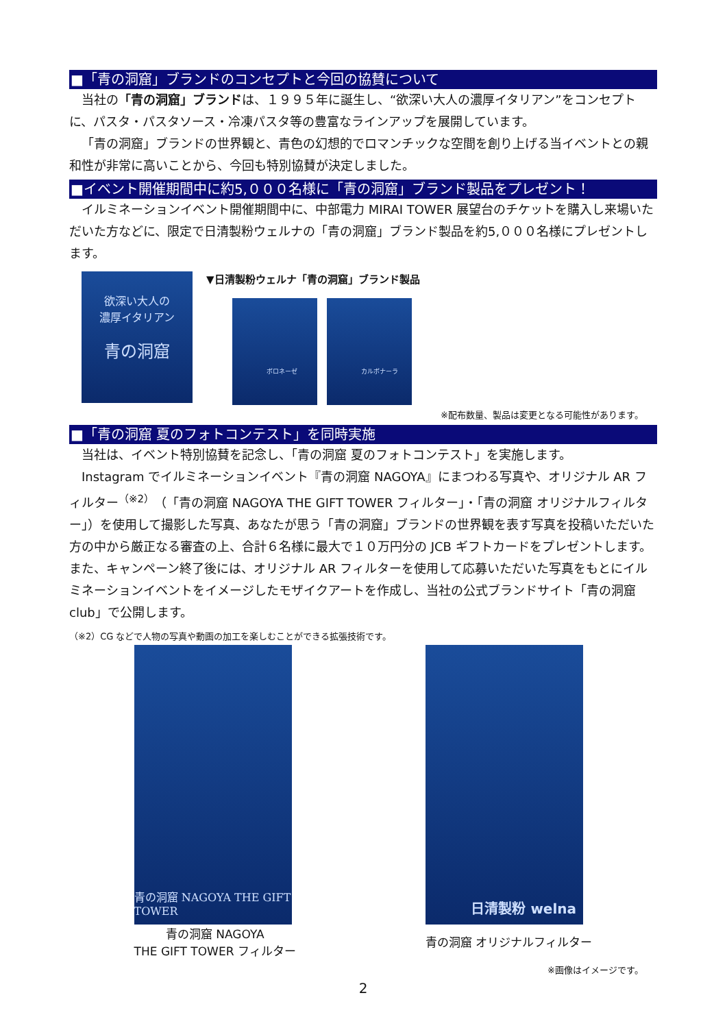■「青の洞窟」ブランドのコンセプトと今回の協賛について
当社の「青の洞窟」ブランドは、１９９５年に誕生し、“欲深い大人の濃厚イタリアン”をコンセプトに、パスタ・パスタソース・冷凍パスタ等の豊富なラインアップを展開しています。
「青の洞窟」ブランドの世界観と、青色の幻想的でロマンチックな空間を創り上げる当イベントとの親和性が非常に高いことから、今回も特別協賛が決定しました。
■イベント開催期間中に約5,０００名様に「青の洞窟」ブランド製品をプレゼント！
イルミネーションイベント開催期間中に、中部電力 MIRAI TOWER 展望台のチケットを購入し来場いただいた方などに、限定で日清製粉ウェルナの「青の洞窟」ブランド製品を約5,０００名様にプレゼントします。
欲深い大人の
濃厚イタリアン
青の洞窟
▼日清製粉ウェルナ「青の洞窟」ブランド製品
ボロネーゼ カルボナーラ
※配布数量、製品は変更となる可能性があります。
■「青の洞窟 夏のフォトコンテスト」を同時実施
当社は、イベント特別協賛を記念し、「青の洞窟 夏のフォトコンテスト」を実施します。
Instagram でイルミネーションイベント『青の洞窟 NAGOYA』にまつわる写真や、オリジナル AR フィルター<sup>（※2）</sup>（「青の洞窟 NAGOYA THE GIFT TOWER フィルター」・「青の洞窟 オリジナルフィルター」）を使用して撮影した写真、あなたが思う「青の洞窟」ブランドの世界観を表す写真を投稿いただいた方の中から厳正なる審査の上、合計６名様に最大で１０万円分の JCB ギフトカードをプレゼントします。また、キャンペーン終了後には、オリジナル AR フィルターを使用して応募いただいた写真をもとにイルミネーションイベントをイメージしたモザイクアートを作成し、当社の公式ブランドサイト「青の洞窟 club」で公開します。
（※2）CG などで人物の写真や動画の加工を楽しむことができる拡張技術です。
青の洞窟 NAGOYA THE GIFT TOWER
青の洞窟 NAGOYA
THE GIFT TOWER フィルター
日清製粉 welna
青の洞窟 オリジナルフィルター
※画像はイメージです。
2